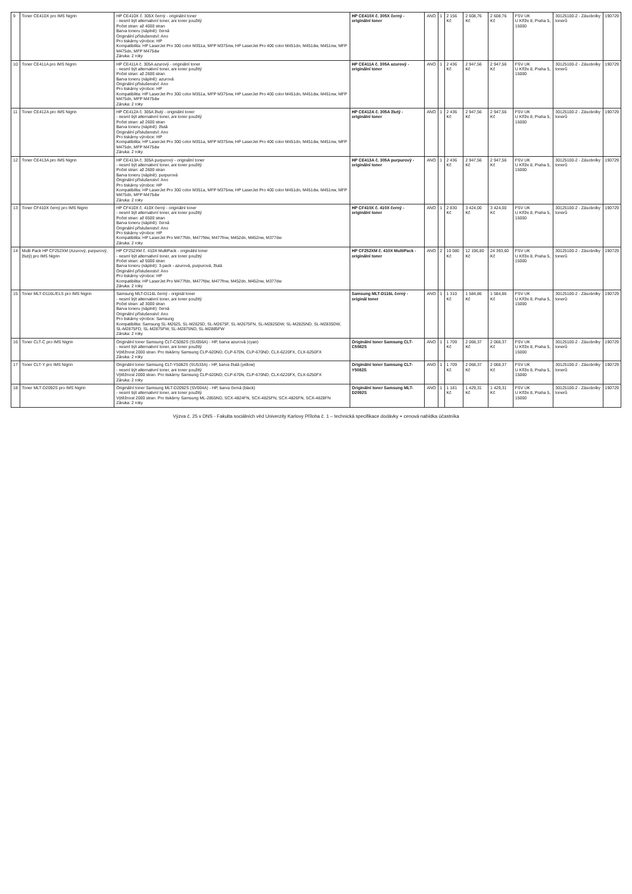| 9 | Toner CE410X pro IMS Nigrin | HP CE410X č. 305X černý - originální toner - nesmí být alternativní toner, ani toner použitý Počet stran: až 4000 stran Barva toneru (náplně): černá Originální příslušenství: Ano Pro tiskárny výrobce: HP Kompatibilita: HP LaserJet Pro 300 color M351a, MFP M375nw, HP LaserJet Pro 400 color M451dn, M451dw, M451nw, MFP M475dn, MFP M475dw Záruka: 2 roky | HP CE410X č. 305X černý - originální toner | ANO | 1 | 2 156 Kč | 2 608,76 Kč | 2 608,76 Kč | FSV UK U Kříže 8, Praha 5, 15000 | 30125100-2 - Zásobníky tonerů | 190729 |
| 10 | Toner CE411A pro IMS Nigrin | HP CE411A č. 305A azurový - originální toner - nesmí být alternativní toner, ani toner použitý Počet stran: až 2600 stran Barva toneru (náplně): azurová Originální příslušenství: Ano Pro tiskárny výrobce: HP Kompatibilita: HP LaserJet Pro 300 color M351a, MFP M375nw, HP LaserJet Pro 400 color M451dn, M451dw, M451nw, MFP M475dn, MFP M475dw Záruka: 2 roky | HP CE411A č. 305A azurový - originální toner | ANO | 1 | 2 436 Kč | 2 947,56 Kč | 2 947,56 Kč | FSV UK U Kříže 8, Praha 5, 15000 | 30125100-2 - Zásobníky tonerů | 190729 |
| 11 | Toner CE412A pro IMS Nigrin | HP CE412A č. 305A žlutý - originální toner - nesmí být alternativní toner, ani toner použitý Počet stran: až 2600 stran Barva toneru (náplně): žlutá Originální příslušenství: Ano Pro tiskárny výrobce: HP Kompatibilita: HP LaserJet Pro 300 color M351a, MFP M375nw, HP LaserJet Pro 400 color M451dn, M451dw, M451nw, MFP M475dn, MFP M475dw Záruka: 2 roky | HP CE412A č. 305A žlutý - originální toner | ANO | 1 | 2 436 Kč | 2 947,56 Kč | 2 947,56 Kč | FSV UK U Kříže 8, Praha 5, 15000 | 30125100-2 - Zásobníky tonerů | 190729 |
| 12 | Toner CE413A pro IMS Nigrin | HP CE413A č. 305A purpurový - originální toner - nesmí být alternativní toner, ani toner použitý Počet stran: až 2600 stran Barva toneru (náplně): purpurová Originální příslušenství: Ano Pro tiskárny výrobce: HP Kompatibilita: HP LaserJet Pro 300 color M351a, MFP M375nw, HP LaserJet Pro 400 color M451dn, M451dw, M451nw, MFP M475dn, MFP M475dw Záruka: 2 roky | HP CE413A č. 305A purpurový - originální toner | ANO | 1 | 2 436 Kč | 2 947,56 Kč | 2 947,56 Kč | FSV UK U Kříže 8, Praha 5, 15000 | 30125100-2 - Zásobníky tonerů | 190729 |
| 13 | Toner CF410X černý pro IMS Nigrin | HP CF410X č. 410X černý - originální toner - nesmí být alternativní toner, ani toner použitý Počet stran: až 6500 stran Barva toneru (náplně): černá Originální příslušenství: Ano Pro tiskárny výrobce: HP Kompatibilita: HP LaserJet Pro M477fdn, M477fdw, M477fnw, M452dn, M452nw, M377dw Záruka: 2 roky | HP CF410X č. 410X černý - originální toner | ANO | 1 | 2 830 Kč | 3 424,00 Kč | 3 424,00 Kč | FSV UK U Kříže 8, Praha 5, 15000 | 30125100-2 - Zásobníky tonerů | 190729 |
| 14 | Multi Pack HP CF252XM (Azurový, purpurový, žlutý) pro IMS Nigrin | HP CF252XM č. 410X MultiPack - originální toner - nesmí být alternativní toner, ani toner použitý Počet stran: až 5000 stran Barva toneru (náplně): 3-pack - azurová, purpurová, žlutá Originální příslušenství: Ano Pro tiskárny výrobce: HP Kompatibilita: HP LaserJet Pro M477fdn, M477fdw, M477fnw, M452dn, M452nw, M377dw Záruka: 2 roky | HP CF252XM č. 410X MultiPack - originální toner | ANO | 2 | 10 080 Kč | 12 196,80 Kč | 24 393,60 Kč | FSV UK U Kříže 8, Praha 5, 15000 | 30125100-2 - Zásobníky tonerů | 190729 |
| 15 | Toner MLT-D116L/ELS pro IMS Nigrin | Samsung MLT-D116L černý - originál toner - nesmí být alternativní toner, ani toner použitý Počet stran: až 3000 stran Barva toneru (náplně): černá Originální příslušenství: Ano Pro tiskárny výrobce: Samsung Kompatibilita: Samsung SL-M2625, SL-M2625D, SL-M2675F, SL-M2675FN, SL-M2825DW, SL-M2825ND, SL-M2835DW, SL-M2875FD, SL-M2875FW, SL-M2875ND, SL-M2885FW Záruka: 2 roky | Samsung MLT-D116L černý - originál toner | ANO | 1 | 1 310 Kč | 1 584,86 Kč | 1 584,86 Kč | FSV UK U Kříže 8, Praha 5, 15000 | 30125100-2 - Zásobníky tonerů | 190729 |
| 16 | Toner CLT-C pro IMS Nigrin | Originální toner Samsung CLT-C5082S (SU056A) - HP, barva azurová (cyan) - nesmí být alternativní toner, ani toner použitý Výtěžnost 2000 stran. Pro tiskárny Samsung CLP-620ND, CLP-670N, CLP-670ND, CLX-6220FX, CLX-6250FX Záruka: 2 roky | Originální toner Samsung CLT-C5082S | ANO | 1 | 1 709 Kč | 2 068,37 Kč | 2 068,37 Kč | FSV UK U Kříže 8, Praha 5, 15000 | 30125100-2 - Zásobníky tonerů | 190729 |
| 17 | Toner CLT-Y pro IMS Nigrin | Originální toner Samsung CLT-Y5082S (SU533A) - HP, barva žlutá (yellow) - nesmí být alternativní toner, ani toner použitý Výtěžnost 2000 stran. Pro tiskárny Samsung CLP-620ND, CLP-670N, CLP-670ND, CLX-6220FX, CLX-6250FX Záruka: 2 roky | Originální toner Samsung CLT-Y5082S | ANO | 1 | 1 709 Kč | 2 068,37 Kč | 2 068,37 Kč | FSV UK U Kříže 8, Praha 5, 15000 | 30125100-2 - Zásobníky tonerů | 190729 |
| 18 | Toner MLT-D2092S pro IMS Nigrin | Originální toner Samsung MLT-D2092S (SV004A) - HP, barva černá (black) - nesmí být alternativní toner, ani toner použitý Výtěžnost 2000 stran. Pro tiskárny Samsung ML-2855ND, SCX-4824FN, SCX-4825FN, SCX-4826FN, SCX-4828FN Záruka: 2 roky | Originální toner Samsung MLT-D2092S | ANO | 1 | 1 181 Kč | 1 429,31 Kč | 1 429,31 Kč | FSV UK U Kříže 8, Praha 5, 15000 | 30125100-2 - Zásobníky tonerů | 190729 |
Výzva č. 25 v DNS - Fakulta sociálních věd Univerzity Karlovy Příloha č. 1 – technická specifikace dodávky + cenová nabídka účastníka